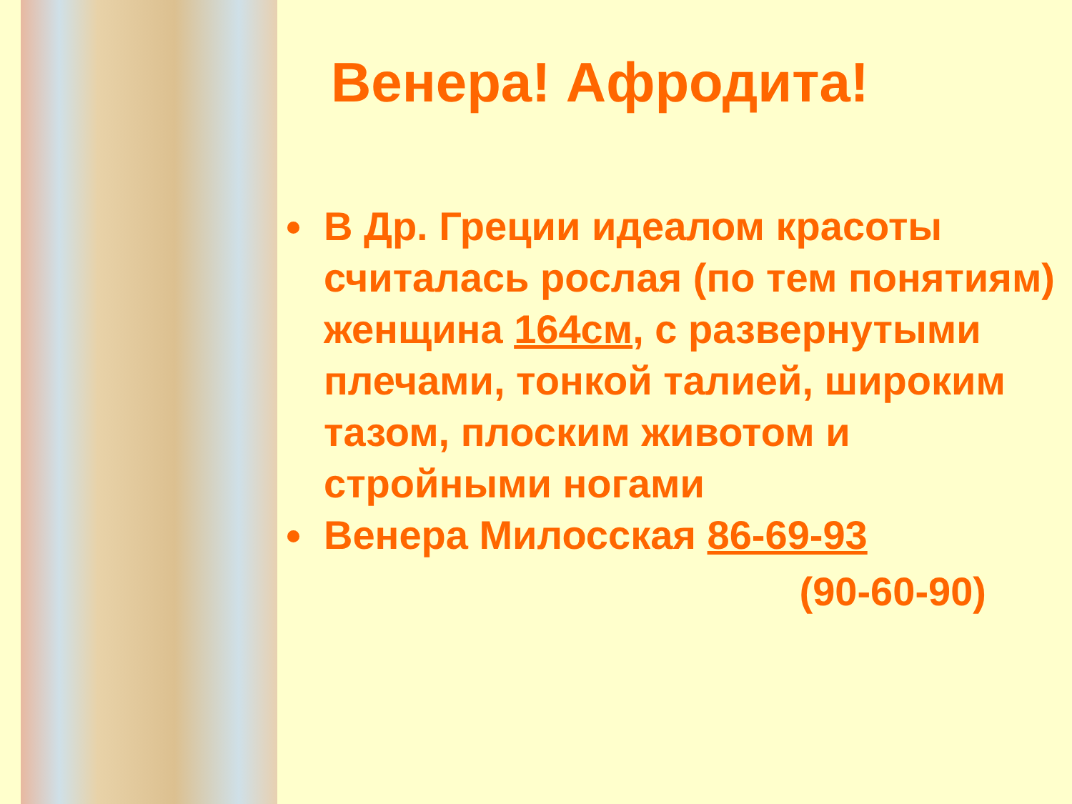Венера! Афродита!
В Др. Греции идеалом красоты считалась рослая (по тем понятиям) женщина 164см, с развернутыми плечами, тонкой талией, широким тазом, плоским животом и стройными ногами
Венера Милосская 86-69-93
(90-60-90)